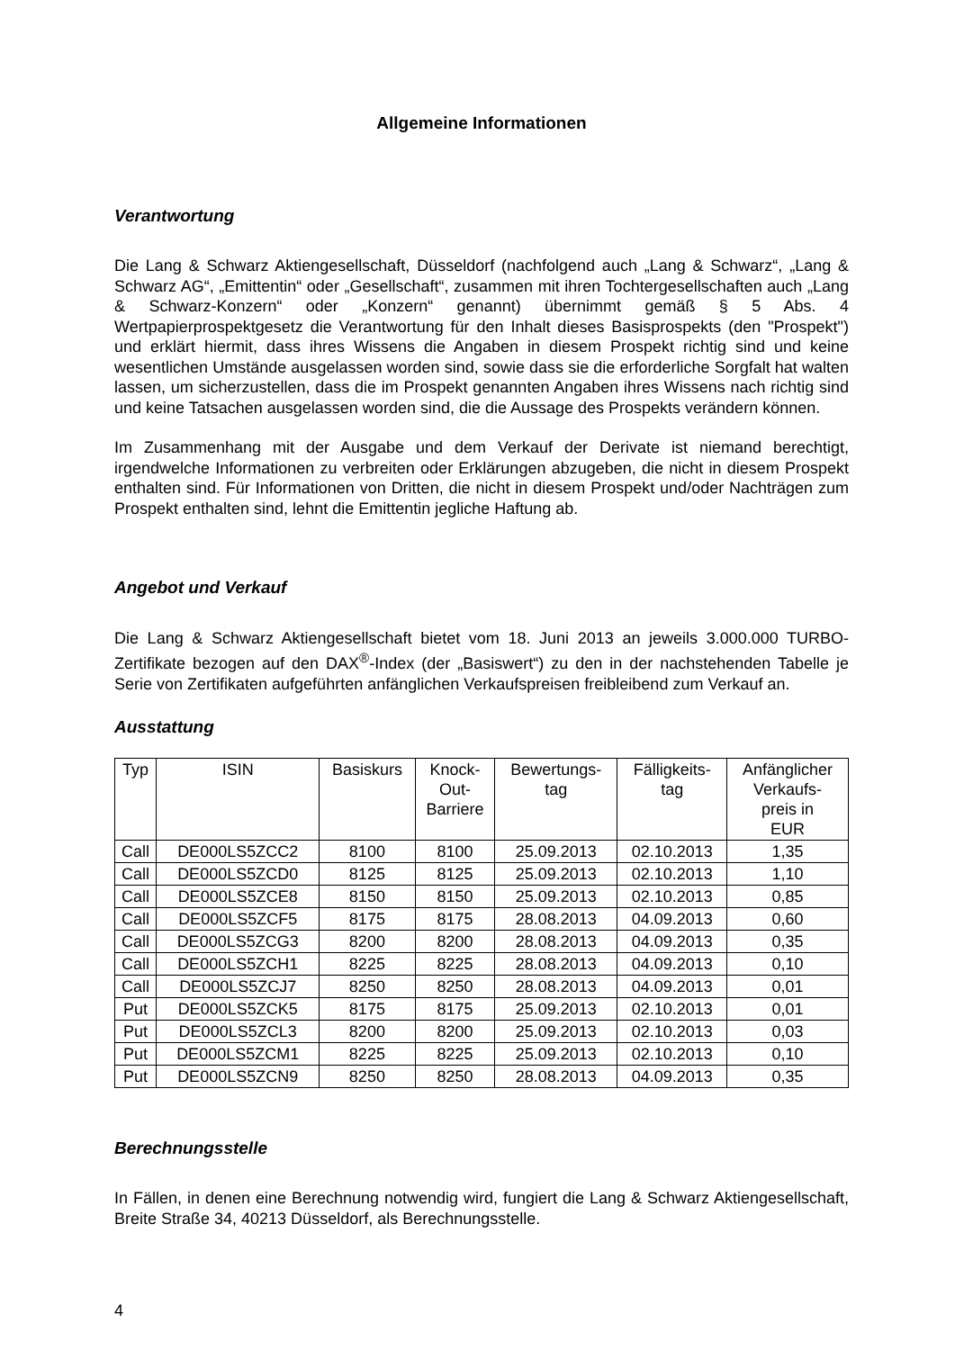Allgemeine Informationen
Verantwortung
Die Lang & Schwarz Aktiengesellschaft, Düsseldorf (nachfolgend auch „Lang & Schwarz“, „Lang & Schwarz AG“, „Emittentin“ oder „Gesellschaft“, zusammen mit ihren Tochtergesellschaften auch „Lang & Schwarz-Konzern“ oder „Konzern“ genannt) übernimmt gemäß § 5 Abs. 4 Wertpapierprospektgesetz die Verantwortung für den Inhalt dieses Basisprospekts (den "Prospekt") und erklärt hiermit, dass ihres Wissens die Angaben in diesem Prospekt richtig sind und keine wesentlichen Umstände ausgelassen worden sind, sowie dass sie die erforderliche Sorgfalt hat walten lassen, um sicherzustellen, dass die im Prospekt genannten Angaben ihres Wissens nach richtig sind und keine Tatsachen ausgelassen worden sind, die die Aussage des Prospekts verändern können.
Im Zusammenhang mit der Ausgabe und dem Verkauf der Derivate ist niemand berechtigt, irgendwelche Informationen zu verbreiten oder Erklärungen abzugeben, die nicht in diesem Prospekt enthalten sind. Für Informationen von Dritten, die nicht in diesem Prospekt und/oder Nachträgen zum Prospekt enthalten sind, lehnt die Emittentin jegliche Haftung ab.
Angebot und Verkauf
Die Lang & Schwarz Aktiengesellschaft bietet vom 18. Juni 2013 an jeweils 3.000.000 TURBO-Zertifikate bezogen auf den DAX<sup>®</sup>-Index (der „Basiswert“) zu den in der nachstehenden Tabelle je Serie von Zertifikaten aufgeführten anfänglichen Verkaufspreisen freibleibend zum Verkauf an.
Ausstattung
| Typ | ISIN | Basiskurs | Knock- Out- Barriere | Bewertungs- tag | Fälligkeits- tag | Anfänglicher Verkaufs- preis in EUR |
| --- | --- | --- | --- | --- | --- | --- |
| Call | DE000LS5ZCC2 | 8100 | 8100 | 25.09.2013 | 02.10.2013 | 1,35 |
| Call | DE000LS5ZCD0 | 8125 | 8125 | 25.09.2013 | 02.10.2013 | 1,10 |
| Call | DE000LS5ZCE8 | 8150 | 8150 | 25.09.2013 | 02.10.2013 | 0,85 |
| Call | DE000LS5ZCF5 | 8175 | 8175 | 28.08.2013 | 04.09.2013 | 0,60 |
| Call | DE000LS5ZCG3 | 8200 | 8200 | 28.08.2013 | 04.09.2013 | 0,35 |
| Call | DE000LS5ZCH1 | 8225 | 8225 | 28.08.2013 | 04.09.2013 | 0,10 |
| Call | DE000LS5ZCJ7 | 8250 | 8250 | 28.08.2013 | 04.09.2013 | 0,01 |
| Put | DE000LS5ZCK5 | 8175 | 8175 | 25.09.2013 | 02.10.2013 | 0,01 |
| Put | DE000LS5ZCL3 | 8200 | 8200 | 25.09.2013 | 02.10.2013 | 0,03 |
| Put | DE000LS5ZCM1 | 8225 | 8225 | 25.09.2013 | 02.10.2013 | 0,10 |
| Put | DE000LS5ZCN9 | 8250 | 8250 | 28.08.2013 | 04.09.2013 | 0,35 |
Berechnungsstelle
In Fällen, in denen eine Berechnung notwendig wird, fungiert die Lang & Schwarz Aktiengesellschaft, Breite Straße 34, 40213 Düsseldorf, als Berechnungsstelle.
4